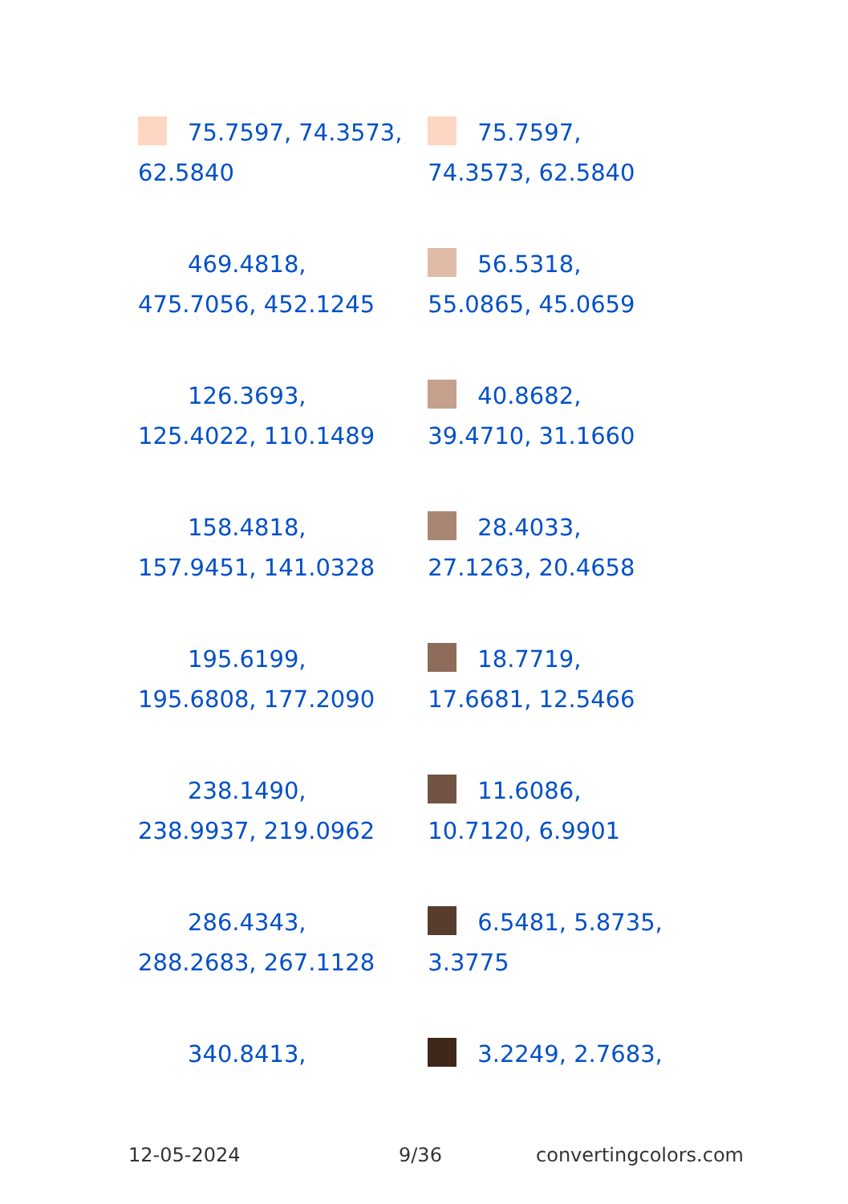| 75.7597, 74.3573, 62.5840 | 75.7597, 74.3573, 62.5840 |
| 469.4818, 475.7056, 452.1245 | 56.5318, 55.0865, 45.0659 |
| 126.3693, 125.4022, 110.1489 | 40.8682, 39.4710, 31.1660 |
| 158.4818, 157.9451, 141.0328 | 28.4033, 27.1263, 20.4658 |
| 195.6199, 195.6808, 177.2090 | 18.7719, 17.6681, 12.5466 |
| 238.1490, 238.9937, 219.0962 | 11.6086, 10.7120, 6.9901 |
| 286.4343, 288.2683, 267.1128 | 6.5481, 5.8735, 3.3775 |
| 340.8413, | 3.2249, 2.7683, |
12-05-2024 9/36 convertingcolors.com